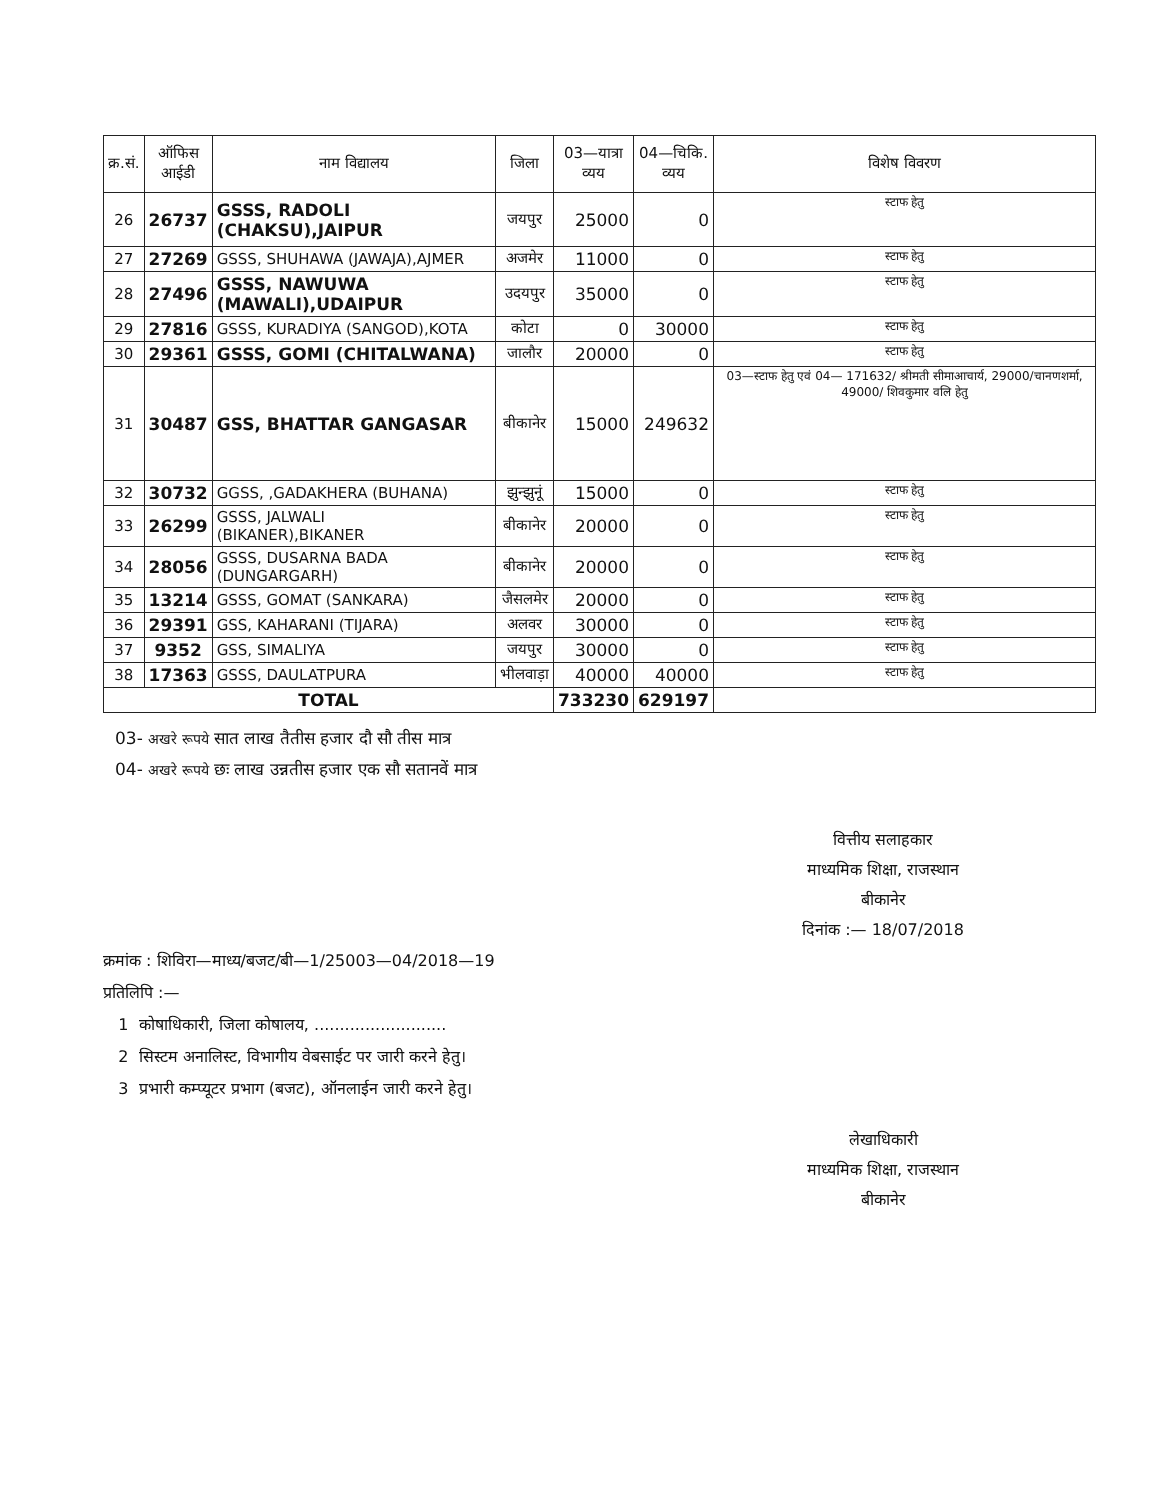| क्र.सं. | ऑफिस आईडी | नाम विद्यालय | जिला | 03—यात्रा व्यय | 04—चिकि. व्यय | विशेष विवरण |
| --- | --- | --- | --- | --- | --- | --- |
| 26 | 26737 | GSSS, RADOLI (CHAKSU),JAIPUR | जयपुर | 25000 | 0 | स्टाफ हेतु |
| 27 | 27269 | GSSS, SHUHAWA (JAWAJA),AJMER | अजमेर | 11000 | 0 | स्टाफ हेतु |
| 28 | 27496 | GSSS, NAWUWA (MAWALI),UDAIPUR | उदयपुर | 35000 | 0 | स्टाफ हेतु |
| 29 | 27816 | GSSS, KURADIYA (SANGOD),KOTA | कोटा | 0 | 30000 | स्टाफ हेतु |
| 30 | 29361 | GSSS, GOMI (CHITALWANA) | जालौर | 20000 | 0 | स्टाफ हेतु |
| 31 | 30487 | GSS, BHATTAR GANGASAR | बीकानेर | 15000 | 249632 | 03—स्टाफ हेतु एवं 04— 171632/ श्रीमती सीमाआचार्य, 29000/चानणशर्मा, 49000/ शिवकुमार वलि हेतु |
| 32 | 30732 | GGSS, ,GADAKHERA (BUHANA) | झुन्झुनूं | 15000 | 0 | स्टाफ हेतु |
| 33 | 26299 | GSSS, JALWALI (BIKANER),BIKANER | बीकानेर | 20000 | 0 | स्टाफ हेतु |
| 34 | 28056 | GSSS, DUSARNA BADA (DUNGARGARH) | बीकानेर | 20000 | 0 | स्टाफ हेतु |
| 35 | 13214 | GSSS, GOMAT (SANKARA) | जैसलमेर | 20000 | 0 | स्टाफ हेतु |
| 36 | 29391 | GSS, KAHARANI (TIJARA) | अलवर | 30000 | 0 | स्टाफ हेतु |
| 37 | 9352 | GSS, SIMALIYA | जयपुर | 30000 | 0 | स्टाफ हेतु |
| 38 | 17363 | GSSS, DAULATPURA | भीलवाड़ा | 40000 | 40000 | स्टाफ हेतु |
| TOTAL | | | | 733230 | 629197 | |
03- अखरे रूपये सात लाख तैतीस हजार दौ सौ तीस मात्र
04- अखरे रूपये छः लाख उन्नतीस हजार एक सौ सतानवें मात्र
वित्तीय सलाहकार
माध्यमिक शिक्षा, राजस्थान
बीकानेर
दिनांक :— 18/07/2018
क्रमांक : शिविरा—माध्य/बजट/बी—1/25003—04/2018—19
प्रतिलिपि :—
1 कोषाधिकारी, जिला कोषालय, ..........................
2 सिस्टम अनालिस्ट, विभागीय वेबसाईट पर जारी करने हेतु।
3 प्रभारी कम्प्यूटर प्रभाग (बजट), ऑनलाईन जारी करने हेतु।
लेखाधिकारी
माध्यमिक शिक्षा, राजस्थान
बीकानेर